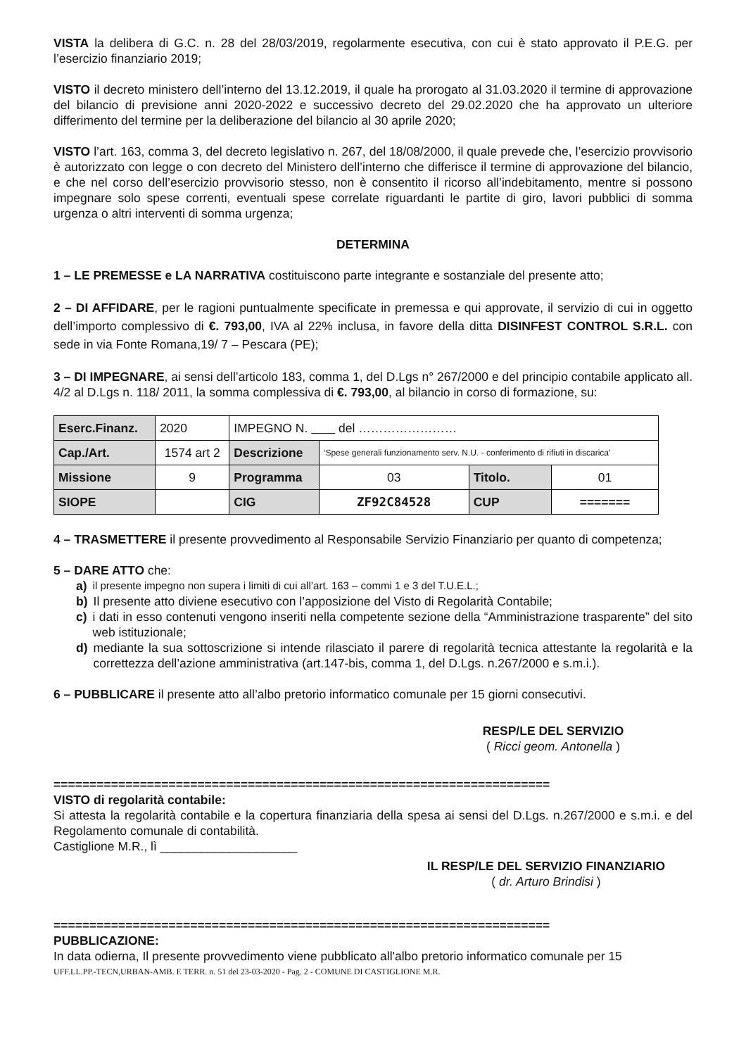VISTA la delibera di G.C. n. 28 del 28/03/2019, regolarmente esecutiva, con cui è stato approvato il P.E.G. per l’esercizio finanziario 2019;
VISTO il decreto ministero dell’interno del 13.12.2019, il quale ha prorogato al 31.03.2020 il termine di approvazione del bilancio di previsione anni 2020-2022 e successivo decreto del 29.02.2020 che ha approvato un ulteriore differimento del termine per la deliberazione del bilancio al 30 aprile 2020;
VISTO l’art. 163, comma 3, del decreto legislativo n. 267, del 18/08/2000, il quale prevede che, l’esercizio provvisorio è autorizzato con legge o con decreto del Ministero dell’interno che differisce il termine di approvazione del bilancio, e che nel corso dell’esercizio provvisorio stesso, non è consentito il ricorso all’indebitamento, mentre si possono impegnare solo spese correnti, eventuali spese correlate riguardanti le partite di giro, lavori pubblici di somma urgenza o altri interventi di somma urgenza;
DETERMINA
1 – LE PREMESSE e LA NARRATIVA costituiscono parte integrante e sostanziale del presente atto;
2 – DI AFFIDARE, per le ragioni puntualmente specificate in premessa e qui approvate, il servizio di cui in oggetto dell’importo complessivo di €. 793,00, IVA al 22% inclusa, in favore della ditta DISINFEST CONTROL S.R.L. con sede in via Fonte Romana,19/ 7 – Pescara (PE);
3 – DI IMPEGNARE, ai sensi dell’articolo 183, comma 1, del D.Lgs n° 267/2000 e del principio contabile applicato all. 4/2 al D.Lgs n. 118/ 2011, la somma complessiva di €. 793,00, al bilancio in corso di formazione, su:
| Eserc.Finanz. | 2020 | IMPEGNO N. del …………………… | | | |
| Cap./Art. | 1574 art 2 | Descrizione | ‘Spese generali funzionamento serv. N.U. - conferimento di rifiuti in discarica’ | | |
| Missione | 9 | Programma | 03 | Titolo. | 01 |
| SIOPE | | CIG | ZF92C84528 | CUP | ======= |
4 – TRASMETTERE il presente provvedimento al Responsabile Servizio Finanziario per quanto di competenza;
5 – DARE ATTO che:
a) il presente impegno non supera i limiti di cui all’art. 163 – commi 1 e 3 del T.U.E.L.;
b) Il presente atto diviene esecutivo con l’apposizione del Visto di Regolarità Contabile;
c) i dati in esso contenuti vengono inseriti nella competente sezione della “Amministrazione trasparente” del sito web istituzionale;
d) mediante la sua sottoscrizione si intende rilasciato il parere di regolarità tecnica attestante la regolarità e la correttezza dell’azione amministrativa (art.147-bis, comma 1, del D.Lgs. n.267/2000 e s.m.i.).
6 – PUBBLICARE il presente atto all’albo pretorio informatico comunale per 15 giorni consecutivi.
RESP/LE DEL SERVIZIO
( Ricci geom. Antonella )
=====================================================================
VISTO di regolarità contabile:
Si attesta la regolarità contabile e la copertura finanziaria della spesa ai sensi del D.Lgs. n.267/2000 e s.m.i. e del Regolamento comunale di contabilità.
Castiglione M.R., lì ____________________
IL RESP/LE DEL SERVIZIO FINANZIARIO
( dr. Arturo Brindisi )
=====================================================================
PUBBLICAZIONE:
In data odierna, Il presente provvedimento viene pubblicato all'albo pretorio informatico comunale per 15
UFF.LL.PP.-TECN,URBAN-AMB. E TERR. n. 51 del 23-03-2020 - Pag. 2 - COMUNE DI CASTIGLIONE M.R.